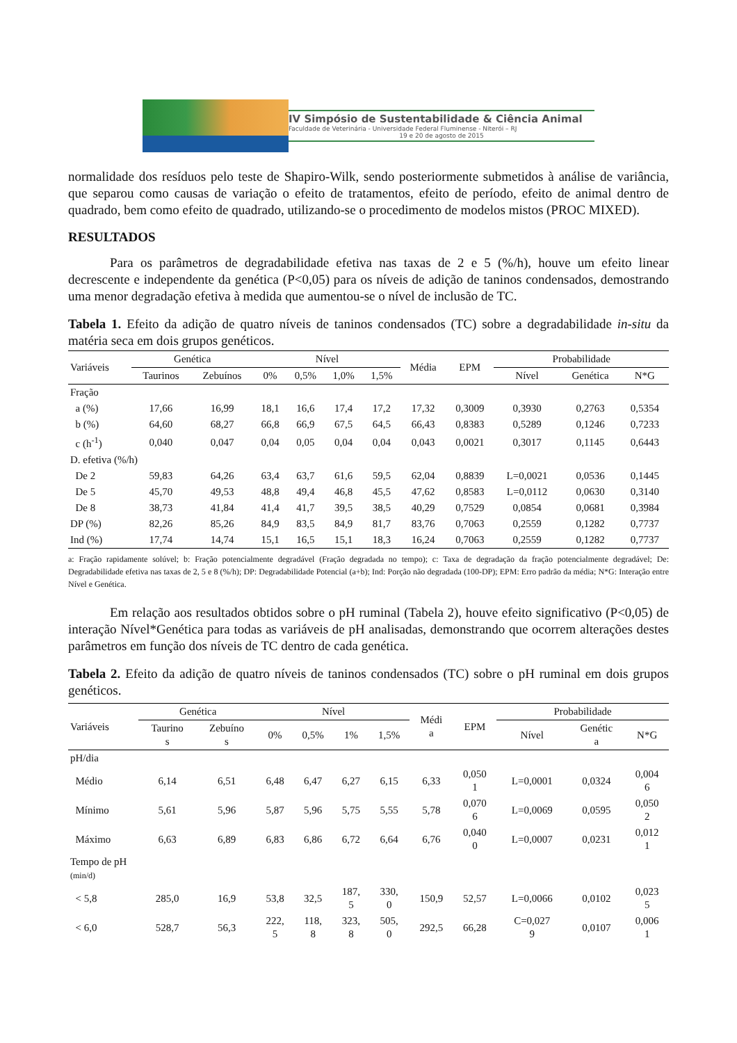IV Simpósio de Sustentabilidade & Ciência Animal
Faculdade de Veterinária - Universidade Federal Fluminense - Niterói – RJ
19 e 20 de agosto de 2015
normalidade dos resíduos pelo teste de Shapiro-Wilk, sendo posteriormente submetidos à análise de variância, que separou como causas de variação o efeito de tratamentos, efeito de período, efeito de animal dentro de quadrado, bem como efeito de quadrado, utilizando-se o procedimento de modelos mistos (PROC MIXED).
RESULTADOS
Para os parâmetros de degradabilidade efetiva nas taxas de 2 e 5 (%/h), houve um efeito linear decrescente e independente da genética (P<0,05) para os níveis de adição de taninos condensados, demostrando uma menor degradação efetiva à medida que aumentou-se o nível de inclusão de TC.
Tabela 1. Efeito da adição de quatro níveis de taninos condensados (TC) sobre a degradabilidade in-situ da matéria seca em dois grupos genéticos.
| Variáveis | Genética | | Nível | | | | Média | EPM | Probabilidade | | |
| --- | --- | --- | --- | --- | --- | --- | --- | --- | --- | --- | --- |
| | Taurinos | Zebuínos | 0% | 0,5% | 1,0% | 1,5% | | | Nível | Genética | N*G |
| Fração | | | | | | | | | | | |
| a (%) | 17,66 | 16,99 | 18,1 | 16,6 | 17,4 | 17,2 | 17,32 | 0,3009 | 0,3930 | 0,2763 | 0,5354 |
| b (%) | 64,60 | 68,27 | 66,8 | 66,9 | 67,5 | 64,5 | 66,43 | 0,8383 | 0,5289 | 0,1246 | 0,7233 |
| c (h<sup>-1</sup>) | 0,040 | 0,047 | 0,04 | 0,05 | 0,04 | 0,04 | 0,043 | 0,0021 | 0,3017 | 0,1145 | 0,6443 |
| D. efetiva (%/h) | | | | | | | | | | | |
| De 2 | 59,83 | 64,26 | 63,4 | 63,7 | 61,6 | 59,5 | 62,04 | 0,8839 | L=0,0021 | 0,0536 | 0,1445 |
| De 5 | 45,70 | 49,53 | 48,8 | 49,4 | 46,8 | 45,5 | 47,62 | 0,8583 | L=0,0112 | 0,0630 | 0,3140 |
| De 8 | 38,73 | 41,84 | 41,4 | 41,7 | 39,5 | 38,5 | 40,29 | 0,7529 | 0,0854 | 0,0681 | 0,3984 |
| DP (%) | 82,26 | 85,26 | 84,9 | 83,5 | 84,9 | 81,7 | 83,76 | 0,7063 | 0,2559 | 0,1282 | 0,7737 |
| Ind (%) | 17,74 | 14,74 | 15,1 | 16,5 | 15,1 | 18,3 | 16,24 | 0,7063 | 0,2559 | 0,1282 | 0,7737 |
a: Fração rapidamente solúvel; b: Fração potencialmente degradável (Fração degradada no tempo); c: Taxa de degradação da fração potencialmente degradável; De: Degradabilidade efetiva nas taxas de 2, 5 e 8 (%/h); DP: Degradabilidade Potencial (a+b); Ind: Porção não degradada (100-DP); EPM: Erro padrão da média; N*G: Interação entre Nível e Genética.
Em relação aos resultados obtidos sobre o pH ruminal (Tabela 2), houve efeito significativo (P<0,05) de interação Nível*Genética para todas as variáveis de pH analisadas, demonstrando que ocorrem alterações destes parâmetros em função dos níveis de TC dentro de cada genética.
Tabela 2. Efeito da adição de quatro níveis de taninos condensados (TC) sobre o pH ruminal em dois grupos genéticos.
| Variáveis | Genética | | Nível | | | | Médi a | EPM | Probabilidade | | |
| --- | --- | --- | --- | --- | --- | --- | --- | --- | --- | --- | --- |
| | Taurino s | Zebuíno s | 0% | 0,5% | 1% | 1,5% | | | Nível | Genétic a | N*G |
| pH/dia | | | | | | | | | | | |
| Médio | 6,14 | 6,51 | 6,48 | 6,47 | 6,27 | 6,15 | 6,33 | 0,050 1 | L=0,0001 | 0,0324 | 0,004 6 |
| Mínimo | 5,61 | 5,96 | 5,87 | 5,96 | 5,75 | 5,55 | 5,78 | 0,070 6 | L=0,0069 | 0,0595 | 0,050 2 |
| Máximo | 6,63 | 6,89 | 6,83 | 6,86 | 6,72 | 6,64 | 6,76 | 0,040 0 | L=0,0007 | 0,0231 | 0,012 1 |
| Tempo de pH (min/d) | | | | | | | | | | | |
| < 5,8 | 285,0 | 16,9 | 53,8 | 32,5 | 187, 5 | 330, 0 | 150,9 | 52,57 | L=0,0066 | 0,0102 | 0,023 5 |
| < 6,0 | 528,7 | 56,3 | 222, 5 | 118, 8 | 323, 8 | 505, 0 | 292,5 | 66,28 | C=0,027 9 | 0,0107 | 0,006 1 |